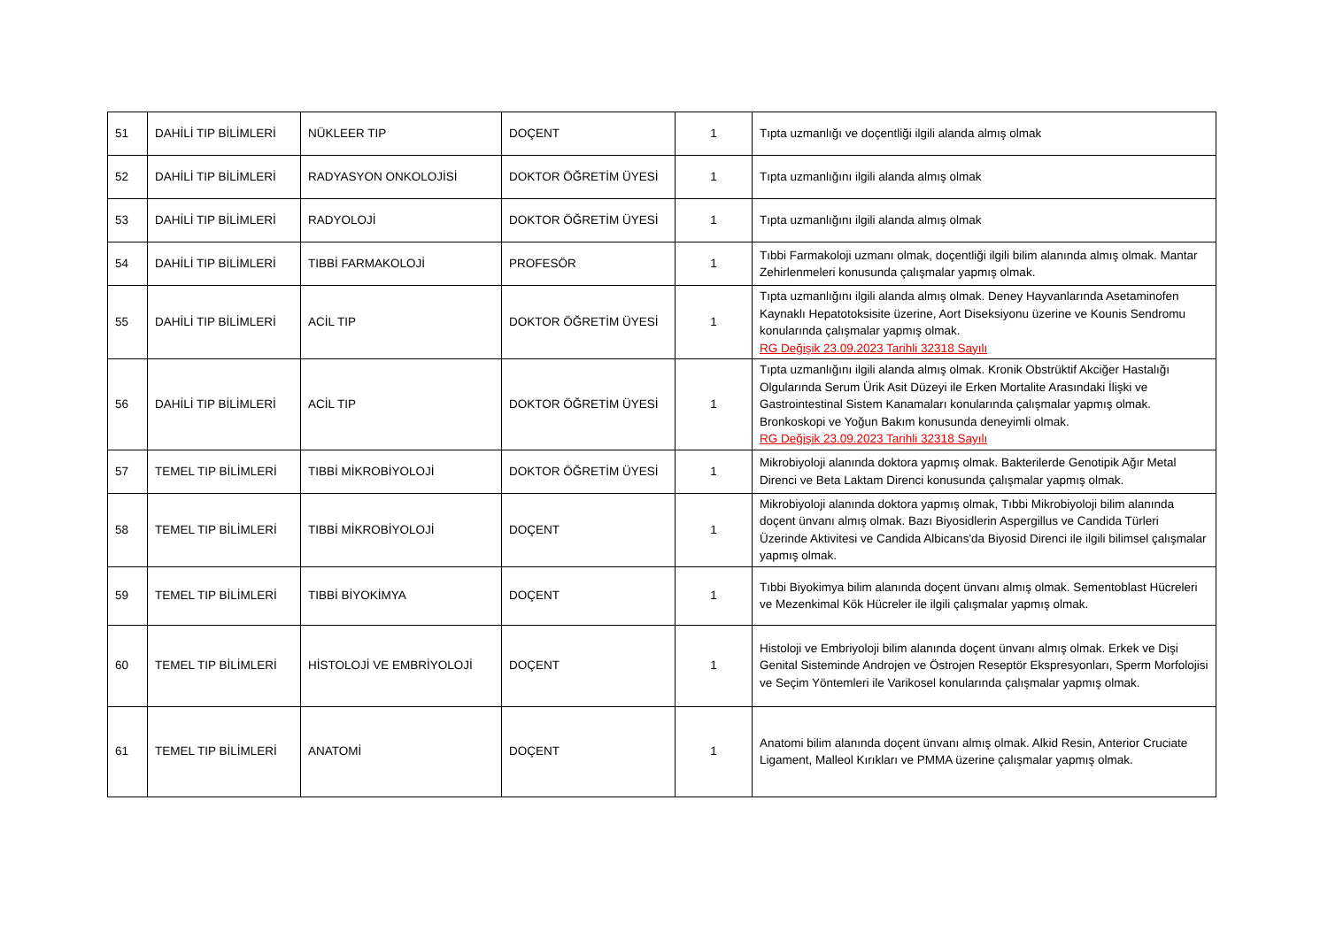| 51 | DAHİLİ TIP BİLİMLERİ | NÜKLEER TIP | DOÇENT | 1 | Tıpta uzmanlığı ve doçentliği ilgili alanda almış olmak |
| 52 | DAHİLİ TIP BİLİMLERİ | RADYASYON ONKOLOJİSİ | DOKTOR ÖĞRETİM ÜYESİ | 1 | Tıpta uzmanlığını ilgili alanda almış olmak |
| 53 | DAHİLİ TIP BİLİMLERİ | RADYOLOJİ | DOKTOR ÖĞRETİM ÜYESİ | 1 | Tıpta uzmanlığını ilgili alanda almış olmak |
| 54 | DAHİLİ TIP BİLİMLERİ | TIBBİ FARMAKOLOJİ | PROFESÖR | 1 | Tıbbi Farmakoloji uzmanı olmak, doçentliği ilgili bilim alanında almış olmak. Mantar Zehirlenmeleri konusunda çalışmalar yapmış olmak. |
| 55 | DAHİLİ TIP BİLİMLERİ | ACİL TIP | DOKTOR ÖĞRETİM ÜYESİ | 1 | Tıpta uzmanlığını ilgili alanda almış olmak. Deney Hayvanlarında Asetaminofen Kaynaklı Hepatotoksisite üzerine, Aort Diseksiyonu üzerine ve Kounis Sendromu konularında çalışmalar yapmış olmak. RG Değişik 23.09.2023 Tarihli 32318 Sayılı |
| 56 | DAHİLİ TIP BİLİMLERİ | ACİL TIP | DOKTOR ÖĞRETİM ÜYESİ | 1 | Tıpta uzmanlığını ilgili alanda almış olmak. Kronik Obstrüktif Akciğer Hastalığı Olgularında Serum Ürik Asit Düzeyi ile Erken Mortalite Arasındaki İlişki ve Gastrointestinal Sistem Kanamaları konularında çalışmalar yapmış olmak. Bronkoskopi ve Yoğun Bakım konusunda deneyimli olmak. RG Değişik 23.09.2023 Tarihli 32318 Sayılı |
| 57 | TEMEL TIP BİLİMLERİ | TIBBİ MİKROBİYOLOJİ | DOKTOR ÖĞRETİM ÜYESİ | 1 | Mikrobiyoloji alanında doktora yapmış olmak. Bakterilerde Genotipik Ağır Metal Direnci ve Beta Laktam Direnci konusunda çalışmalar yapmış olmak. |
| 58 | TEMEL TIP BİLİMLERİ | TIBBİ MİKROBİYOLOJİ | DOÇENT | 1 | Mikrobiyoloji alanında doktora yapmış olmak, Tıbbi Mikrobiyoloji bilim alanında doçent ünvanı almış olmak. Bazı Biyosidlerin Aspergillus ve Candida Türleri Üzerinde Aktivitesi ve Candida Albicans'da Biyosid Direnci ile ilgili bilimsel çalışmalar yapmış olmak. |
| 59 | TEMEL TIP BİLİMLERİ | TIBBİ BİYOKİMYA | DOÇENT | 1 | Tıbbi Biyokimya bilim alanında doçent ünvanı almış olmak. Sementoblast Hücreleri ve Mezenkimal Kök Hücreler ile ilgili çalışmalar yapmış olmak. |
| 60 | TEMEL TIP BİLİMLERİ | HİSTOLOJİ VE EMBRİYOLOJİ | DOÇENT | 1 | Histoloji ve Embriyoloji bilim alanında doçent ünvanı almış olmak. Erkek ve Dişi Genital Sisteminde Androjen ve Östrojen Reseptör Ekspresyonları, Sperm Morfolojisi ve Seçim Yöntemleri ile Varikosel konularında çalışmalar yapmış olmak. |
| 61 | TEMEL TIP BİLİMLERİ | ANATOMİ | DOÇENT | 1 | Anatomi bilim alanında doçent ünvanı almış olmak. Alkid Resin, Anterior Cruciate Ligament, Malleol Kırıkları ve PMMA üzerine çalışmalar yapmış olmak. |